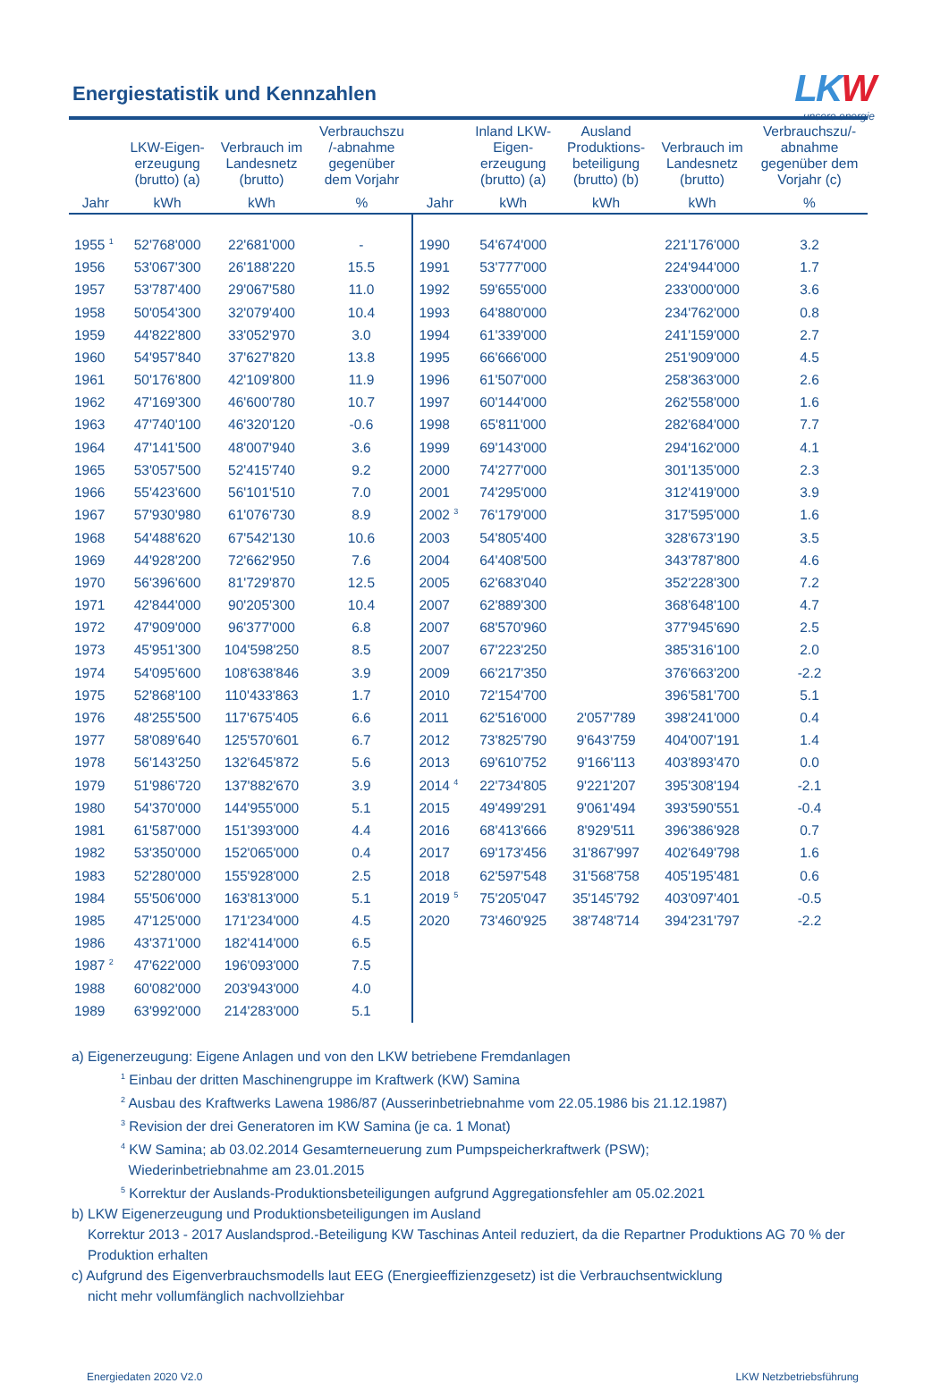LKW
unsere energie
Energiestatistik und Kennzahlen
| | LKW-Eigen- erzeugung (brutto) (a) | Verbrauch im Landesnetz (brutto) | Verbrauchszu /-abnahme gegenüber dem Vorjahr | | Inland LKW- Eigen- erzeugung (brutto) (a) | Ausland Produktions- beteiligung (brutto) (b) | Verbrauch im Landesnetz (brutto) | Verbrauchszu/- abnahme gegenüber dem Vorjahr (c) |
| --- | --- | --- | --- | --- | --- | --- | --- | --- |
| Jahr | kWh | kWh | % | Jahr | kWh | kWh | kWh | % |
| 1955 <sup>1</sup> | 52'768'000 | 22'681'000 | - | 1990 | 54'674'000 | | 221'176'000 | 3.2 |
| 1956 | 53'067'300 | 26'188'220 | 15.5 | 1991 | 53'777'000 | | 224'944'000 | 1.7 |
| 1957 | 53'787'400 | 29'067'580 | 11.0 | 1992 | 59'655'000 | | 233'000'000 | 3.6 |
| 1958 | 50'054'300 | 32'079'400 | 10.4 | 1993 | 64'880'000 | | 234'762'000 | 0.8 |
| 1959 | 44'822'800 | 33'052'970 | 3.0 | 1994 | 61'339'000 | | 241'159'000 | 2.7 |
| 1960 | 54'957'840 | 37'627'820 | 13.8 | 1995 | 66'666'000 | | 251'909'000 | 4.5 |
| 1961 | 50'176'800 | 42'109'800 | 11.9 | 1996 | 61'507'000 | | 258'363'000 | 2.6 |
| 1962 | 47'169'300 | 46'600'780 | 10.7 | 1997 | 60'144'000 | | 262'558'000 | 1.6 |
| 1963 | 47'740'100 | 46'320'120 | -0.6 | 1998 | 65'811'000 | | 282'684'000 | 7.7 |
| 1964 | 47'141'500 | 48'007'940 | 3.6 | 1999 | 69'143'000 | | 294'162'000 | 4.1 |
| 1965 | 53'057'500 | 52'415'740 | 9.2 | 2000 | 74'277'000 | | 301'135'000 | 2.3 |
| 1966 | 55'423'600 | 56'101'510 | 7.0 | 2001 | 74'295'000 | | 312'419'000 | 3.9 |
| 1967 | 57'930'980 | 61'076'730 | 8.9 | 2002 <sup>3</sup> | 76'179'000 | | 317'595'000 | 1.6 |
| 1968 | 54'488'620 | 67'542'130 | 10.6 | 2003 | 54'805'400 | | 328'673'190 | 3.5 |
| 1969 | 44'928'200 | 72'662'950 | 7.6 | 2004 | 64'408'500 | | 343'787'800 | 4.6 |
| 1970 | 56'396'600 | 81'729'870 | 12.5 | 2005 | 62'683'040 | | 352'228'300 | 7.2 |
| 1971 | 42'844'000 | 90'205'300 | 10.4 | 2007 | 62'889'300 | | 368'648'100 | 4.7 |
| 1972 | 47'909'000 | 96'377'000 | 6.8 | 2007 | 68'570'960 | | 377'945'690 | 2.5 |
| 1973 | 45'951'300 | 104'598'250 | 8.5 | 2007 | 67'223'250 | | 385'316'100 | 2.0 |
| 1974 | 54'095'600 | 108'638'846 | 3.9 | 2009 | 66'217'350 | | 376'663'200 | -2.2 |
| 1975 | 52'868'100 | 110'433'863 | 1.7 | 2010 | 72'154'700 | | 396'581'700 | 5.1 |
| 1976 | 48'255'500 | 117'675'405 | 6.6 | 2011 | 62'516'000 | 2'057'789 | 398'241'000 | 0.4 |
| 1977 | 58'089'640 | 125'570'601 | 6.7 | 2012 | 73'825'790 | 9'643'759 | 404'007'191 | 1.4 |
| 1978 | 56'143'250 | 132'645'872 | 5.6 | 2013 | 69'610'752 | 9'166'113 | 403'893'470 | 0.0 |
| 1979 | 51'986'720 | 137'882'670 | 3.9 | 2014 <sup>4</sup> | 22'734'805 | 9'221'207 | 395'308'194 | -2.1 |
| 1980 | 54'370'000 | 144'955'000 | 5.1 | 2015 | 49'499'291 | 9'061'494 | 393'590'551 | -0.4 |
| 1981 | 61'587'000 | 151'393'000 | 4.4 | 2016 | 68'413'666 | 8'929'511 | 396'386'928 | 0.7 |
| 1982 | 53'350'000 | 152'065'000 | 0.4 | 2017 | 69'173'456 | 31'867'997 | 402'649'798 | 1.6 |
| 1983 | 52'280'000 | 155'928'000 | 2.5 | 2018 | 62'597'548 | 31'568'758 | 405'195'481 | 0.6 |
| 1984 | 55'506'000 | 163'813'000 | 5.1 | 2019 <sup>5</sup> | 75'205'047 | 35'145'792 | 403'097'401 | -0.5 |
| 1985 | 47'125'000 | 171'234'000 | 4.5 | 2020 | 73'460'925 | 38'748'714 | 394'231'797 | -2.2 |
| 1986 | 43'371'000 | 182'414'000 | 6.5 | | | | | |
| 1987 <sup>2</sup> | 47'622'000 | 196'093'000 | 7.5 | | | | | |
| 1988 | 60'082'000 | 203'943'000 | 4.0 | | | | | |
| 1989 | 63'992'000 | 214'283'000 | 5.1 | | | | | |
a) Eigenerzeugung: Eigene Anlagen und von den LKW betriebene Fremdanlagen
<sup>1</sup> Einbau der dritten Maschinengruppe im Kraftwerk (KW) Samina
<sup>2</sup> Ausbau des Kraftwerks Lawena 1986/87 (Ausserinbetriebnahme vom 22.05.1986 bis 21.12.1987)
<sup>3</sup> Revision der drei Generatoren im KW Samina (je ca. 1 Monat)
<sup>4</sup> KW Samina; ab 03.02.2014 Gesamterneuerung zum Pumpspeicherkraftwerk (PSW);
Wiederinbetriebnahme am 23.01.2015
<sup>5</sup> Korrektur der Auslands-Produktionsbeteiligungen aufgrund Aggregationsfehler am 05.02.2021
b) LKW Eigenerzeugung und Produktionsbeteiligungen im Ausland
Korrektur 2013 - 2017 Auslandsprod.-Beteiligung KW Taschinas Anteil reduziert, da die Repartner Produktions AG 70 % der Produktion erhalten
c) Aufgrund des Eigenverbrauchsmodells laut EEG (Energieeffizienzgesetz) ist die Verbrauchsentwicklung
nicht mehr vollumfänglich nachvollziehbar
Energiedaten 2020 V2.0 LKW Netzbetriebsführung